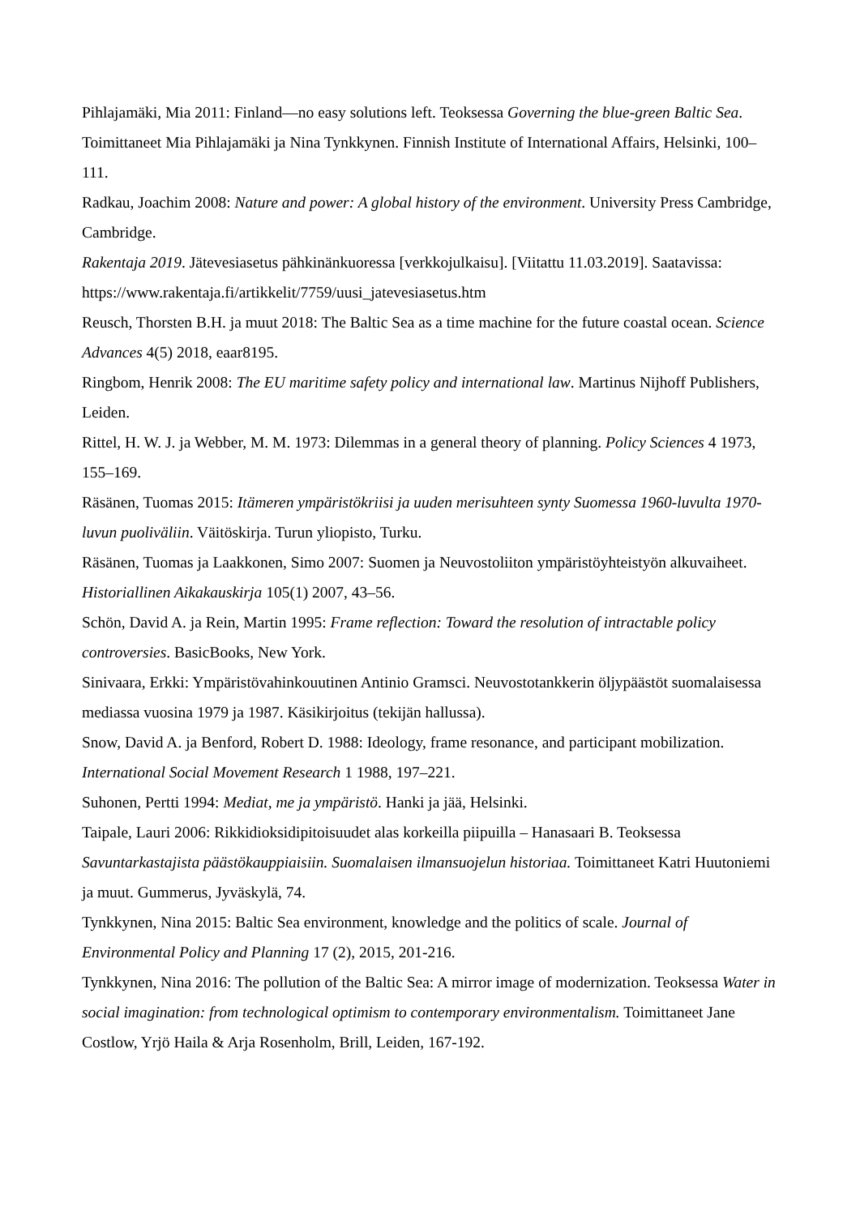Pihlajamäki, Mia 2011: Finland—no easy solutions left. Teoksessa Governing the blue-green Baltic Sea. Toimittaneet Mia Pihlajamäki ja Nina Tynkkynen. Finnish Institute of International Affairs, Helsinki, 100–111.
Radkau, Joachim 2008: Nature and power: A global history of the environment. University Press Cambridge, Cambridge.
Rakentaja 2019. Jätevesiasetus pähkinänkuoressa [verkkojulkaisu]. [Viitattu 11.03.2019]. Saatavissa: https://www.rakentaja.fi/artikkelit/7759/uusi_jatevesiasetus.htm
Reusch, Thorsten B.H. ja muut 2018: The Baltic Sea as a time machine for the future coastal ocean. Science Advances 4(5) 2018, eaar8195.
Ringbom, Henrik 2008: The EU maritime safety policy and international law. Martinus Nijhoff Publishers, Leiden.
Rittel, H. W. J. ja Webber, M. M. 1973: Dilemmas in a general theory of planning. Policy Sciences 4 1973, 155–169.
Räsänen, Tuomas 2015: Itämeren ympäristökriisi ja uuden merisuhteen synty Suomessa 1960-luvulta 1970-luvun puoliväliin. Väitöskirja. Turun yliopisto, Turku.
Räsänen, Tuomas ja Laakkonen, Simo 2007: Suomen ja Neuvostoliiton ympäristöyhteistyön alkuvaiheet. Historiallinen Aikakauskirja 105(1) 2007, 43–56.
Schön, David A. ja Rein, Martin 1995: Frame reflection: Toward the resolution of intractable policy controversies. BasicBooks, New York.
Sinivaara, Erkki: Ympäristövahinkouutinen Antinio Gramsci. Neuvostotankkerin öljypäästöt suomalaisessa mediassa vuosina 1979 ja 1987. Käsikirjoitus (tekijän hallussa).
Snow, David A. ja Benford, Robert D. 1988: Ideology, frame resonance, and participant mobilization. International Social Movement Research 1 1988, 197–221.
Suhonen, Pertti 1994: Mediat, me ja ympäristö. Hanki ja jää, Helsinki.
Taipale, Lauri 2006: Rikkidioksidipitoisuudet alas korkeilla piipuilla – Hanasaari B. Teoksessa Savuntarkastajista päästökauppiaisiin. Suomalaisen ilmansuojelun historiaa. Toimittaneet Katri Huutoniemi ja muut. Gummerus, Jyväskylä, 74.
Tynkkynen, Nina 2015: Baltic Sea environment, knowledge and the politics of scale. Journal of Environmental Policy and Planning 17 (2), 2015, 201-216.
Tynkkynen, Nina 2016: The pollution of the Baltic Sea: A mirror image of modernization. Teoksessa Water in social imagination: from technological optimism to contemporary environmentalism. Toimittaneet Jane Costlow, Yrjö Haila & Arja Rosenholm, Brill, Leiden, 167-192.